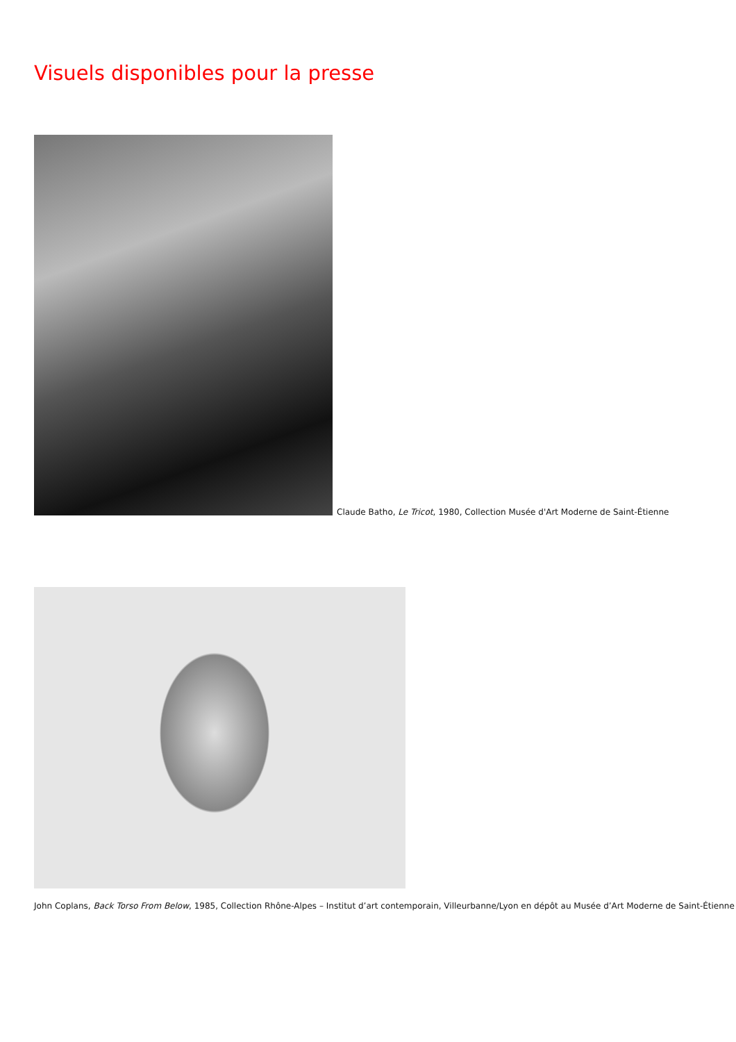Visuels disponibles pour la presse
Claude Batho, Le Tricot, 1980, Collection Musée d'Art Moderne de Saint-Étienne
John Coplans, Back Torso From Below, 1985, Collection Rhône-Alpes – Institut d’art contemporain, Villeurbanne/Lyon en dépôt au Musée d’Art Moderne de Saint-Étienne